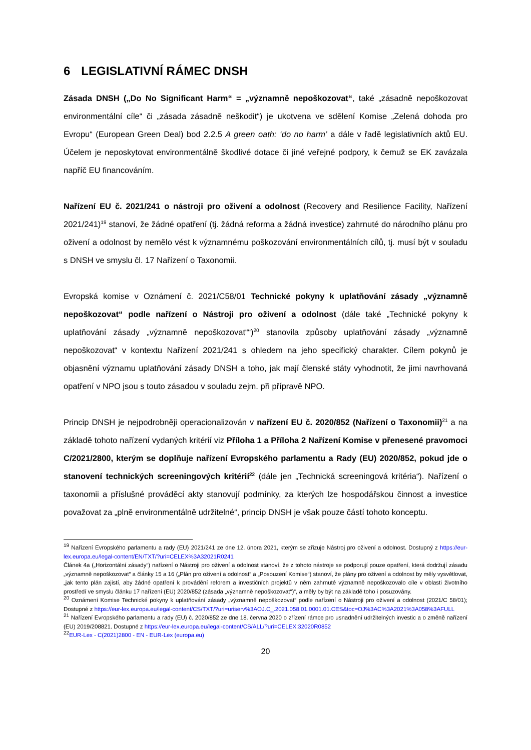6 LEGISLATIVNÍ RÁMEC DNSH
Zásada DNSH („Do No Significant Harm“ = „významně nepoškozovat“, také „zásadně nepoškozovat environmentální cíle“ či „zásada zásadně neškodit“) je ukotvena ve sdělení Komise „Zelená dohoda pro Evropu“ (European Green Deal) bod 2.2.5 A green oath: ‘do no harm’ a dále v řadě legislativních aktů EU. Účelem je neposkytovat environmentálně škodlivé dotace či jiné veřejné podpory, k čemuž se EK zavázala napříč EU financováním.
Nařízení EU č. 2021/241 o nástroji pro oživení a odolnost (Recovery and Resilience Facility, Nařízení 2021/241)<sup>19</sup> stanoví, že žádné opatření (tj. žádná reforma a žádná investice) zahrnuté do národního plánu pro oživení a odolnost by nemělo vést k významnému poškozování environmentálních cílů, tj. musí být v souladu s DNSH ve smyslu čl. 17 Nařízení o Taxonomii.
Evropská komise v Oznámení č. 2021/C58/01 Technické pokyny k uplatňování zásady „významně nepoškozovat“ podle nařízení o Nástroji pro oživení a odolnost (dále také „Technické pokyny k uplatňování zásady „významně nepoškozovat““)<sup>20</sup> stanovila způsoby uplatňování zásady „významně nepoškozovat“ v kontextu Nařízení 2021/241 s ohledem na jeho specifický charakter. Cílem pokynů je objasnění významu uplatňování zásady DNSH a toho, jak mají členské státy vyhodnotit, že jimi navrhovaná opatření v NPO jsou s touto zásadou v souladu zejm. při přípravě NPO.
Princip DNSH je nejpodrobněji operacionalizován v nařízení EU č. 2020/852 (Nařízení o Taxonomii)<sup>21</sup> a na základě tohoto nařízení vydaných kritérií viz Příloha 1 a Příloha 2 Nařízení Komise v přenesené pravomoci C/2021/2800, kterým se doplňuje nařízení Evropského parlamentu a Rady (EU) 2020/852, pokud jde o stanovení technických screeningových kritérií<sup>22</sup> (dále jen „Technická screeningová kritéria“). Nařízení o taxonomii a příslušné prováděcí akty stanovují podmínky, za kterých lze hospodářskou činnost a investice považovat za „plně environmentálně udržitelné“, princip DNSH je však pouze částí tohoto konceptu.
<sup>19</sup> Nařízení Evropského parlamentu a rady (EU) 2021/241 ze dne 12. února 2021, kterým se zřizuje Nástroj pro oživení a odolnost. Dostupný z https://eur-lex.europa.eu/legal-content/EN/TXT/?uri=CELEX%3A32021R0241
Článek 4a („Horizontální zásady“) nařízení o Nástroji pro oživení a odolnost stanoví, že z tohoto nástroje se podporují pouze opatření, která dodržují zásadu „významně nepoškozovat“ a články 15 a 16 („Plán pro oživení a odolnost“ a „Posouzení Komise“) stanoví, že plány pro oživení a odolnost by měly vysvětlovat, „jak tento plán zajistí, aby žádné opatření k provádění reforem a investičních projektů v něm zahrnuté významně nepoškozovalo cíle v oblasti životního prostředí ve smyslu článku 17 nařízení (EU) 2020/852 (zásada „významně nepoškozovat“)“, a měly by být na základě toho i posuzovány.
<sup>20</sup> Oznámení Komise Technické pokyny k uplatňování zásady „významně nepoškozovat“ podle nařízení o Nástroji pro oživení a odolnost (2021/C 58/01); Dostupné z https://eur-lex.europa.eu/legal-content/CS/TXT/?uri=uriserv%3AOJ.C_.2021.058.01.0001.01.CES&toc=OJ%3AC%3A2021%3A058%3AFULL
<sup>21</sup> Nařízení Evropského parlamentu a rady (EU) č. 2020/852 ze dne 18. června 2020 o zřízení rámce pro usnadnění udržitelných investic a o změně nařízení (EU) 2019/208821. Dostupné z https://eur-lex.europa.eu/legal-content/CS/ALL/?uri=CELEX:32020R0852
<sup>22</sup> EUR-Lex - C(2021)2800 - EN - EUR-Lex (europa.eu)
20